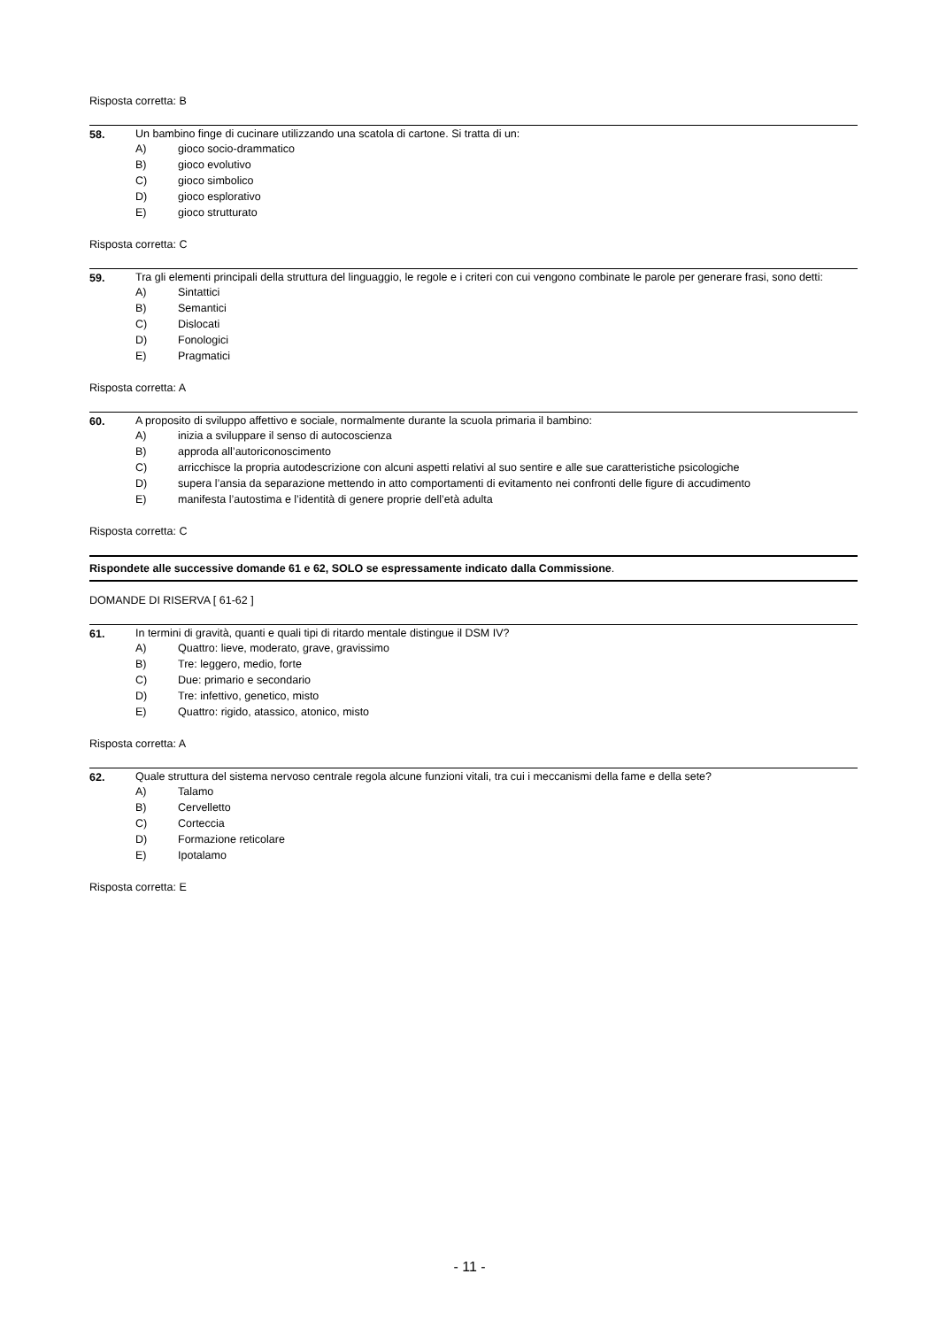Risposta corretta: B
58. Un bambino finge di cucinare utilizzando una scatola di cartone. Si tratta di un:
A) gioco socio-drammatico
B) gioco evolutivo
C) gioco simbolico
D) gioco esplorativo
E) gioco strutturato
Risposta corretta: C
59. Tra gli elementi principali della struttura del linguaggio, le regole e i criteri con cui vengono combinate le parole per generare frasi, sono detti:
A) Sintattici
B) Semantici
C) Dislocati
D) Fonologici
E) Pragmatici
Risposta corretta: A
60. A proposito di sviluppo affettivo e sociale, normalmente durante la scuola primaria il bambino:
A) inizia a sviluppare il senso di autocoscienza
B) approda all’autoriconoscimento
C) arricchisce la propria autodescrizione con alcuni aspetti relativi al suo sentire e alle sue caratteristiche psicologiche
D) supera l’ansia da separazione mettendo in atto comportamenti di evitamento nei confronti delle figure di accudimento
E) manifesta l’autostima e l’identità di genere proprie dell’età adulta
Risposta corretta: C
Rispondete alle successive domande 61 e 62, SOLO se espressamente indicato dalla Commissione.
DOMANDE DI RISERVA [ 61-62 ]
61. In termini di gravità, quanti e quali tipi di ritardo mentale distingue il DSM IV?
A) Quattro: lieve, moderato, grave, gravissimo
B) Tre: leggero, medio, forte
C) Due: primario e secondario
D) Tre: infettivo, genetico, misto
E) Quattro: rigido, atassico, atonico, misto
Risposta corretta: A
62. Quale struttura del sistema nervoso centrale regola alcune funzioni vitali, tra cui i meccanismi della fame e della sete?
A) Talamo
B) Cervelletto
C) Corteccia
D) Formazione reticolare
E) Ipotalamo
Risposta corretta: E
- 11 -